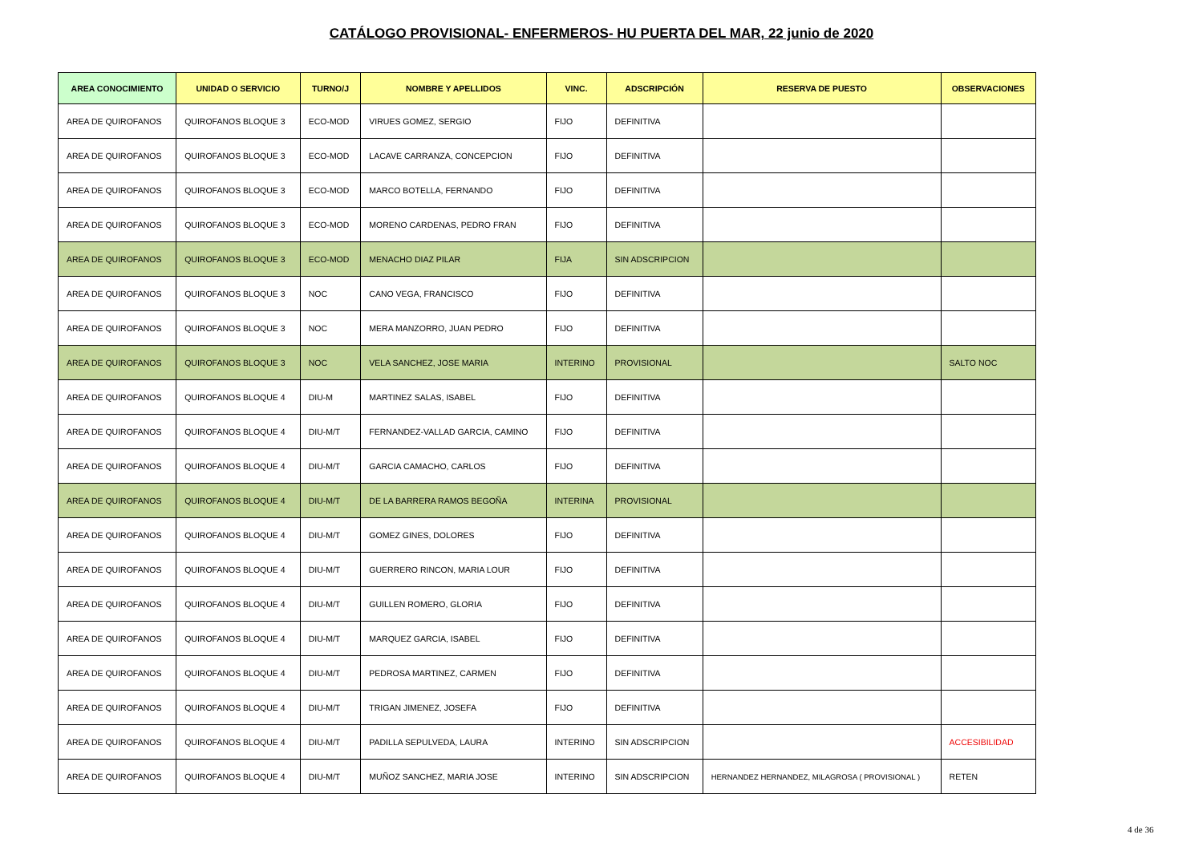CATÁLOGO PROVISIONAL- ENFERMEROS- HU PUERTA DEL MAR, 22 junio de 2020
| AREA CONOCIMIENTO | UNIDAD O SERVICIO | TURNO/J | NOMBRE Y APELLIDOS | VINC. | ADSCRIPCIÓN | RESERVA DE PUESTO | OBSERVACIONES |
| --- | --- | --- | --- | --- | --- | --- | --- |
| AREA DE QUIROFANOS | QUIROFANOS BLOQUE 3 | ECO-MOD | VIRUES GOMEZ, SERGIO | FIJO | DEFINITIVA | | |
| AREA DE QUIROFANOS | QUIROFANOS BLOQUE 3 | ECO-MOD | LACAVE CARRANZA, CONCEPCION | FIJO | DEFINITIVA | | |
| AREA DE QUIROFANOS | QUIROFANOS BLOQUE 3 | ECO-MOD | MARCO BOTELLA, FERNANDO | FIJO | DEFINITIVA | | |
| AREA DE QUIROFANOS | QUIROFANOS BLOQUE 3 | ECO-MOD | MORENO CARDENAS, PEDRO FRAN | FIJO | DEFINITIVA | | |
| AREA DE QUIROFANOS | QUIROFANOS BLOQUE 3 | ECO-MOD | MENACHO DIAZ PILAR | FIJA | SIN ADSCRIPCION | | |
| AREA DE QUIROFANOS | QUIROFANOS BLOQUE 3 | NOC | CANO VEGA, FRANCISCO | FIJO | DEFINITIVA | | |
| AREA DE QUIROFANOS | QUIROFANOS BLOQUE 3 | NOC | MERA MANZORRO, JUAN PEDRO | FIJO | DEFINITIVA | | |
| AREA DE QUIROFANOS | QUIROFANOS BLOQUE 3 | NOC | VELA SANCHEZ, JOSE MARIA | INTERINO | PROVISIONAL | | SALTO NOC |
| AREA DE QUIROFANOS | QUIROFANOS BLOQUE 4 | DIU-M | MARTINEZ SALAS, ISABEL | FIJO | DEFINITIVA | | |
| AREA DE QUIROFANOS | QUIROFANOS BLOQUE 4 | DIU-M/T | FERNANDEZ-VALLAD GARCIA, CAMINO | FIJO | DEFINITIVA | | |
| AREA DE QUIROFANOS | QUIROFANOS BLOQUE 4 | DIU-M/T | GARCIA CAMACHO, CARLOS | FIJO | DEFINITIVA | | |
| AREA DE QUIROFANOS | QUIROFANOS BLOQUE 4 | DIU-M/T | DE LA BARRERA RAMOS BEGOÑA | INTERINA | PROVISIONAL | | |
| AREA DE QUIROFANOS | QUIROFANOS BLOQUE 4 | DIU-M/T | GOMEZ GINES, DOLORES | FIJO | DEFINITIVA | | |
| AREA DE QUIROFANOS | QUIROFANOS BLOQUE 4 | DIU-M/T | GUERRERO RINCON, MARIA LOUR | FIJO | DEFINITIVA | | |
| AREA DE QUIROFANOS | QUIROFANOS BLOQUE 4 | DIU-M/T | GUILLEN ROMERO, GLORIA | FIJO | DEFINITIVA | | |
| AREA DE QUIROFANOS | QUIROFANOS BLOQUE 4 | DIU-M/T | MARQUEZ GARCIA, ISABEL | FIJO | DEFINITIVA | | |
| AREA DE QUIROFANOS | QUIROFANOS BLOQUE 4 | DIU-M/T | PEDROSA MARTINEZ, CARMEN | FIJO | DEFINITIVA | | |
| AREA DE QUIROFANOS | QUIROFANOS BLOQUE 4 | DIU-M/T | TRIGAN JIMENEZ, JOSEFA | FIJO | DEFINITIVA | | |
| AREA DE QUIROFANOS | QUIROFANOS BLOQUE 4 | DIU-M/T | PADILLA SEPULVEDA, LAURA | INTERINO | SIN ADSCRIPCION | | ACCESIBILIDAD |
| AREA DE QUIROFANOS | QUIROFANOS BLOQUE 4 | DIU-M/T | MUÑOZ SANCHEZ, MARIA JOSE | INTERINO | SIN ADSCRIPCION | HERNANDEZ HERNANDEZ, MILAGROSA ( PROVISIONAL ) | RETEN |
4 de 36